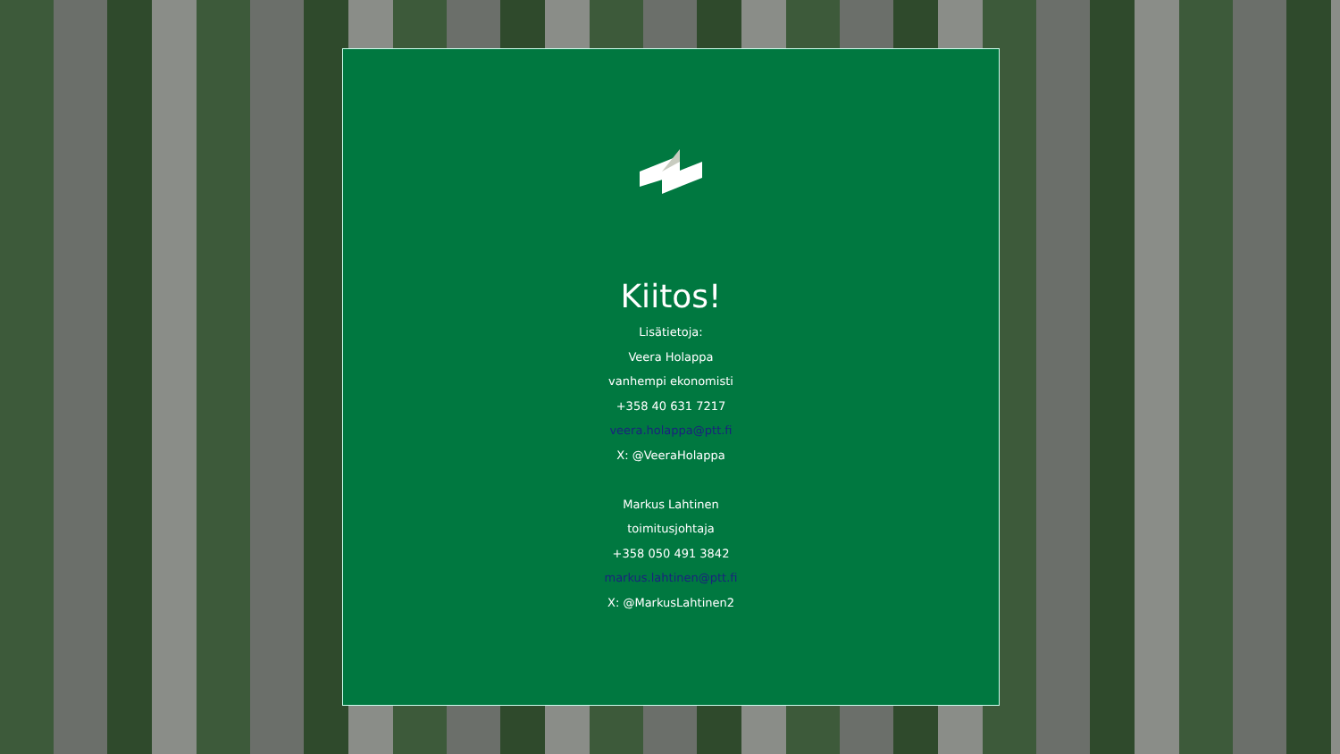Kiitos!
Lisätietoja:
Veera Holappa
vanhempi ekonomisti
+358 40 631 7217
veera.holappa@ptt.fi
X: @VeeraHolappa
Markus Lahtinen
toimitusjohtaja
+358 050 491 3842
markus.lahtinen@ptt.fi
X: @MarkusLahtinen2